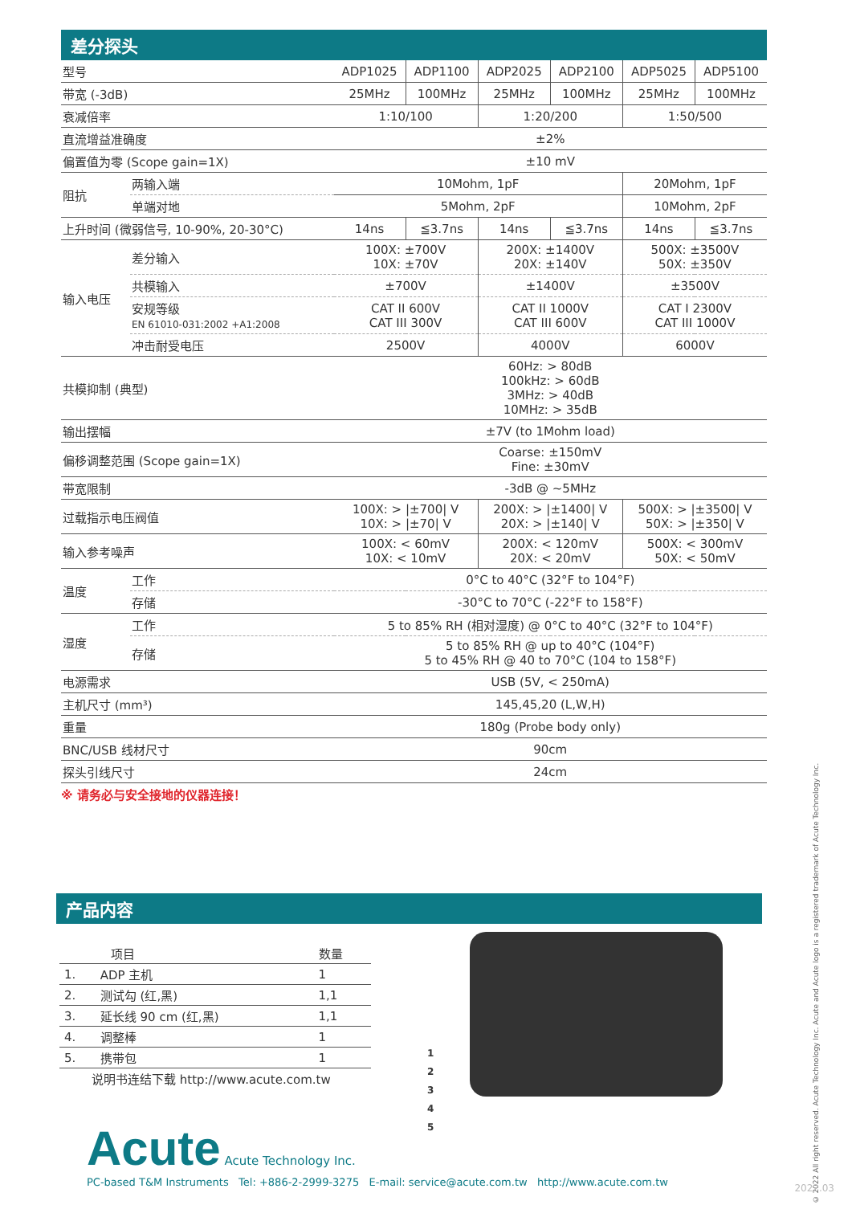差分探头
| 型号 | | ADP1025 | ADP1100 | ADP2025 | ADP2100 | ADP5025 | ADP5100 |
| 带宽 (-3dB) | | 25MHz | 100MHz | 25MHz | 100MHz | 25MHz | 100MHz |
| 衰减倍率 | | 1:10/100 | | 1:20/200 | | 1:50/500 | |
| 直流增益准确度 | | ±2% | | | | | |
| 偏置值为零 (Scope gain=1X) | | ±10 mV | | | | | |
| 阻抗 | 两输入端 | 10Mohm, 1pF | | | | 20Mohm, 1pF | |
| | 单端对地 | 5Mohm, 2pF | | | | 10Mohm, 2pF | |
| 上升时间 (微弱信号, 10-90%, 20-30°C) | | 14ns | ≦3.7ns | 14ns | ≦3.7ns | 14ns | ≦3.7ns |
| 输入电压 | 差分输入 | 100X: ±700V 10X: ±70V | | 200X: ±1400V 20X: ±140V | | 500X: ±3500V 50X: ±350V | |
| | 共模输入 | ±700V | | ±1400V | | ±3500V | |
| | 安规等级 EN 61010-031:2002 +A1:2008 | CAT II 600V CAT III 300V | | CAT II 1000V CAT III 600V | | CAT I 2300V CAT III 1000V | |
| | 冲击耐受电压 | 2500V | | 4000V | | 6000V | |
| 共模抑制 (典型) | | 60Hz: > 80dB 100kHz: > 60dB 3MHz: > 40dB 10MHz: > 35dB | | | | | |
| 输出摆幅 | | ±7V (to 1Mohm load) | | | | | |
| 偏移调整范围 (Scope gain=1X) | | Coarse: ±150mV Fine: ±30mV | | | | | |
| 带宽限制 | | -3dB @ ~5MHz | | | | | |
| 过载指示电压阀值 | | 100X: > /±700/ V 10X: > /±70/ V | | 200X: > /±1400/ V 20X: > /±140/ V | | 500X: > /±3500/ V 50X: > /±350/ V | |
| 输入参考噪声 | | 100X: < 60mV 10X: < 10mV | | 200X: < 120mV 20X: < 20mV | | 500X: < 300mV 50X: < 50mV | |
| 温度 | 工作 | 0°C to 40°C (32°F to 104°F) | | | | | |
| | 存储 | -30°C to 70°C (-22°F to 158°F) | | | | | |
| 湿度 | 工作 | 5 to 85% RH (相对湿度) @ 0°C to 40°C (32°F to 104°F) | | | | | |
| | 存储 | 5 to 85% RH @ up to 40°C (104°F) 5 to 45% RH @ 40 to 70°C (104 to 158°F) | | | | | |
| 电源需求 | | USB (5V, < 250mA) | | | | | |
| 主机尺寸 (mm³) | | 145,45,20 (L,W,H) | | | | | |
| 重量 | | 180g (Probe body only) | | | | | |
| BNC/USB 线材尺寸 | | 90cm | | | | | |
| 探头引线尺寸 | | 24cm | | | | | |
※ 请务必与安全接地的仪器连接！
产品内容
| 项目 | | 数量 |
| --- | --- | --- |
| 1. | ADP 主机 | 1 |
| 2. | 测试勾 (红,黑) | 1,1 |
| 3. | 延长线 90 cm (红,黑) | 1,1 |
| 4. | 调整棒 | 1 |
| 5. | 携带包 | 1 |
| 说明书连结下载 http://www.acute.com.tw | | |
1
2
3
4
5
Acute Acute Technology Inc.
PC-based T&M Instruments Tel: +886-2-2999-3275 E-mail: service@acute.com.tw http://www.acute.com.tw
© 2022 All right reserved. Acute Technology Inc. Acute and Acute logo is a registered trademark of Acute Technology Inc.
2022.03